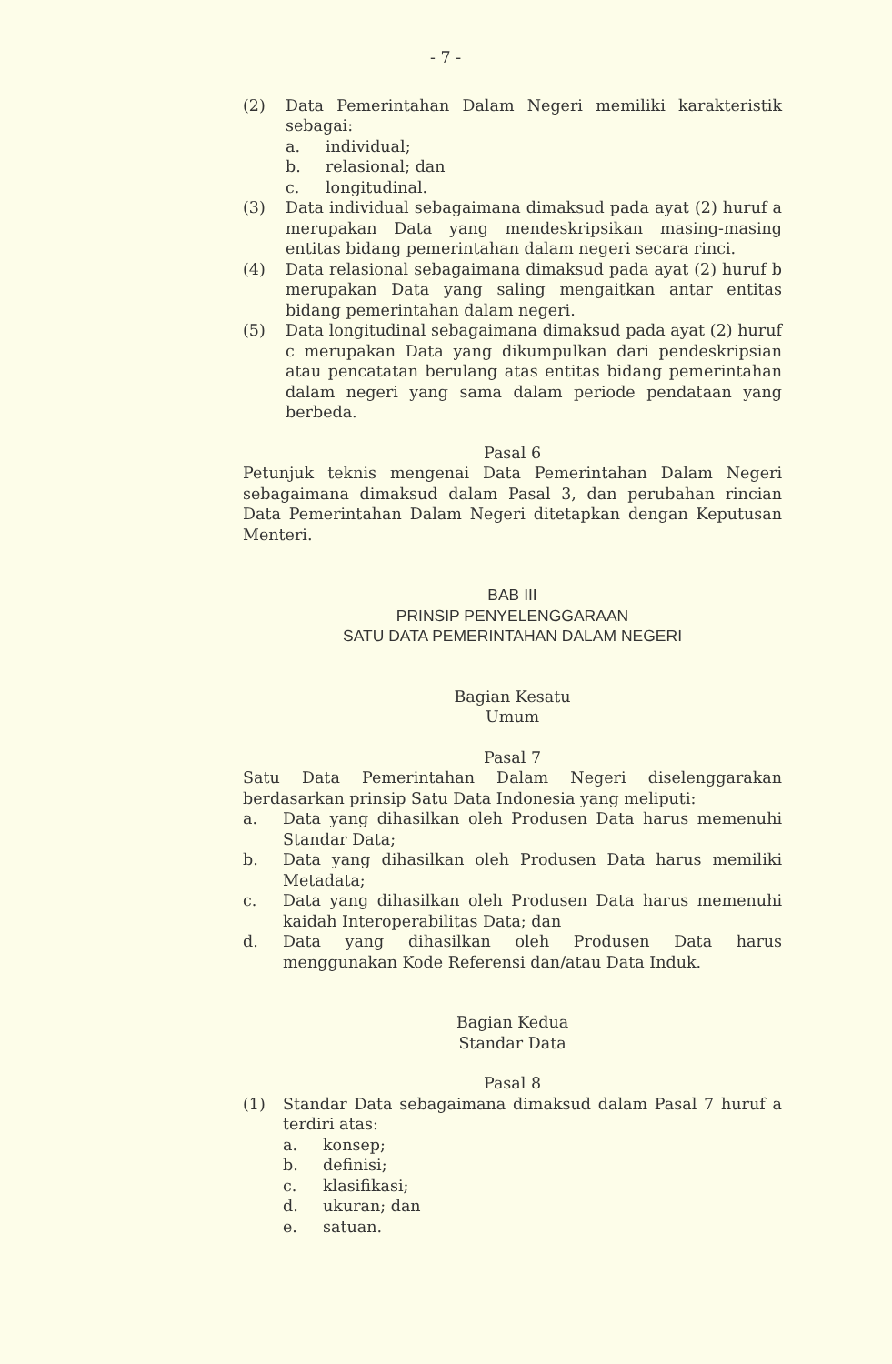- 7 -
(2) Data Pemerintahan Dalam Negeri memiliki karakteristik sebagai:
a. individual;
b. relasional; dan
c. longitudinal.
(3) Data individual sebagaimana dimaksud pada ayat (2) huruf a merupakan Data yang mendeskripsikan masing-masing entitas bidang pemerintahan dalam negeri secara rinci.
(4) Data relasional sebagaimana dimaksud pada ayat (2) huruf b merupakan Data yang saling mengaitkan antar entitas bidang pemerintahan dalam negeri.
(5) Data longitudinal sebagaimana dimaksud pada ayat (2) huruf c merupakan Data yang dikumpulkan dari pendeskripsian atau pencatatan berulang atas entitas bidang pemerintahan dalam negeri yang sama dalam periode pendataan yang berbeda.
Pasal 6
Petunjuk teknis mengenai Data Pemerintahan Dalam Negeri sebagaimana dimaksud dalam Pasal 3, dan perubahan rincian Data Pemerintahan Dalam Negeri ditetapkan dengan Keputusan Menteri.
BAB III
PRINSIP PENYELENGGARAAN
SATU DATA PEMERINTAHAN DALAM NEGERI
Bagian Kesatu
Umum
Pasal 7
Satu Data Pemerintahan Dalam Negeri diselenggarakan berdasarkan prinsip Satu Data Indonesia yang meliputi:
a. Data yang dihasilkan oleh Produsen Data harus memenuhi Standar Data;
b. Data yang dihasilkan oleh Produsen Data harus memiliki Metadata;
c. Data yang dihasilkan oleh Produsen Data harus memenuhi kaidah Interoperabilitas Data; dan
d. Data yang dihasilkan oleh Produsen Data harus menggunakan Kode Referensi dan/atau Data Induk.
Bagian Kedua
Standar Data
Pasal 8
(1) Standar Data sebagaimana dimaksud dalam Pasal 7 huruf a terdiri atas:
a. konsep;
b. definisi;
c. klasifikasi;
d. ukuran; dan
e. satuan.